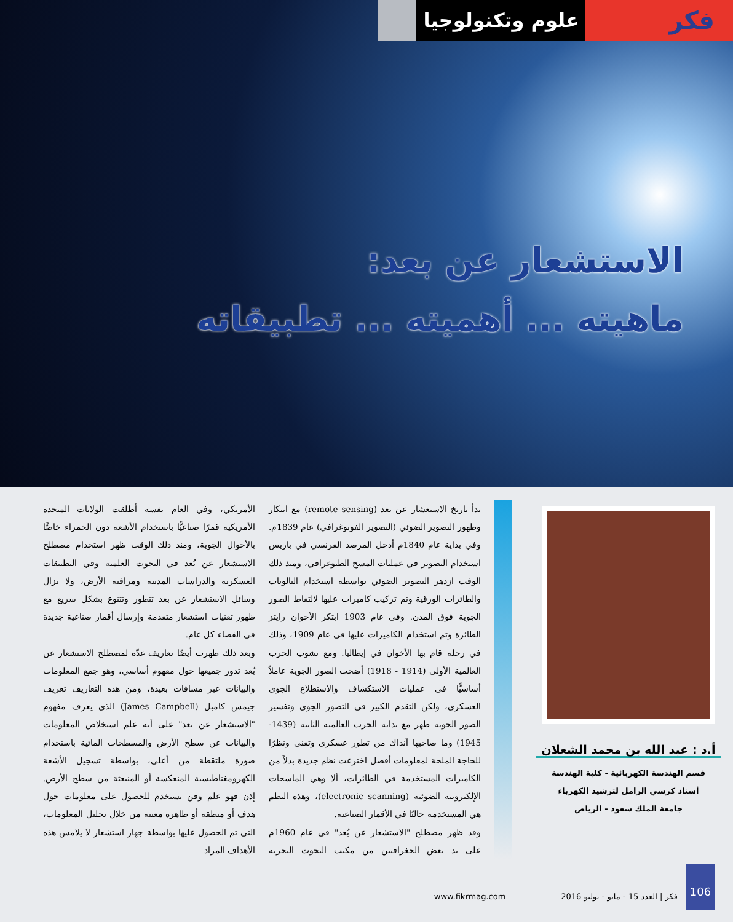فكر
علوم وتكنولوجيا
الاستشعار عن بعد:
ماهيته ... أهميته ... تطبيقاته
أ.د : عبد الله بن محمد الشعلان
قسم الهندسة الكهربائية - كلية الهندسة
أستاذ كرسي الزامل لترشيد الكهرباء
جامعة الملك سعود - الرياض
بدأ تاريخ الاستعشار عن بعد (remote sensing) مع ابتكار وظهور التصوير الضوئي (التصوير الفوتوغرافي) عام 1839م. وفي بداية عام 1840م أدخل المرصد الفرنسي في باريس استخدام التصوير في عمليات المسح الطبوغرافي، ومنذ ذلك الوقت ازدهر التصوير الضوئي بواسطة استخدام البالونات والطائرات الورقية وتم تركيب كاميرات عليها لالتقاط الصور الجوية فوق المدن. وفي عام 1903 ابتكر الأخوان رايتز الطائرة وتم استخدام الكاميرات عليها في عام 1909، وذلك في رحلة قام بها الأخوان في إيطاليا. ومع نشوب الحرب العالمية الأولى (1914 - 1918) أضحت الصور الجوية عاملاً أساسيًّا في عمليات الاستكشاف والاستطلاع الجوي العسكري، ولكن التقدم الكبير في التصور الجوي وتفسير الصور الجوية ظهر مع بداية الحرب العالمية الثانية (1439- 1945) وما صاحبها آنذاك من تطور عسكري وتقني ونظرًا للحاجة الملحة لمعلومات أفضل اخترعت نظم جديدة بدلاً من الكاميرات المستخدمة في الطائرات، ألا وهي الماسحات الإلكترونية الضوئية (electronic scanning)، وهذه النظم هي المستخدمة حاليًا في الأقمار الصناعية.
وقد ظهر مصطلح "الاستشعار عن بُعد" في عام 1960م على يد بعض الجغرافيين من مكتب البحوث البحرية الأمريكي، وفي العام نفسه أطلقت الولايات المتحدة الأمريكية قمرًا صناعيًّا باستخدام الأشعة دون الحمراء خاصًّا بالأحوال الجوية، ومنذ ذلك الوقت ظهر استخدام مصطلح الاستشعار عن بُعد في البحوث العلمية وفي التطبيقات العسكرية والدراسات المدنية ومراقبة الأرض، ولا تزال وسائل الاستشعار عن بعد تتطور وتتنوع بشكل سريع مع ظهور تقنيات استشعار متقدمة وإرسال أقمار صناعية جديدة في الفضاء كل عام.
وبعد ذلك ظهرت أيضًا تعاريف عدّة لمصطلح الاستشعار عن بُعد تدور جميعها حول مفهوم أساسي، وهو جمع المعلومات والبيانات عبر مسافات بعيدة، ومن هذه التعاريف تعريف جيمس كامبل (James Campbell) الذي يعرف مفهوم "الاستشعار عن بعد" على أنه علم استخلاص المعلومات والبيانات عن سطح الأرض والمسطحات المائية باستخدام صورة ملتقطة من أعلى، بواسطة تسجيل الأشعة الكهرومغناطيسية المنعكسة أو المنبعثة من سطح الأرض. إذن فهو علم وفن يستخدم للحصول على معلومات حول هدف أو منطقة أو ظاهرة معينة من خلال تحليل المعلومات، التي تم الحصول عليها بواسطة جهاز استشعار لا يلامس هذه الأهداف المراد
106
فكر | العدد 15 - مايو - يوليو 2016 www.fikrmag.com